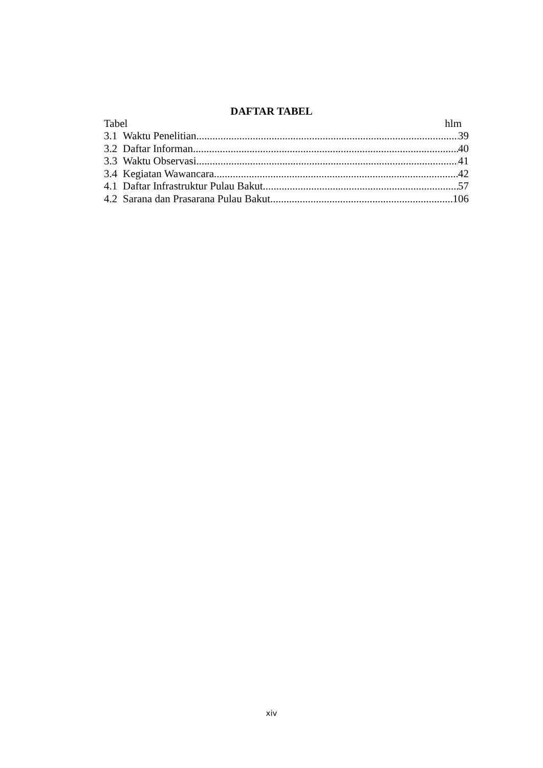DAFTAR TABEL
Tabel hlm
3.1 Waktu Penelitian 39
3.2 Daftar Informan 40
3.3 Waktu Observasi 41
3.4 Kegiatan Wawancara 42
4.1 Daftar Infrastruktur Pulau Bakut 57
4.2 Sarana dan Prasarana Pulau Bakut 106
xiv